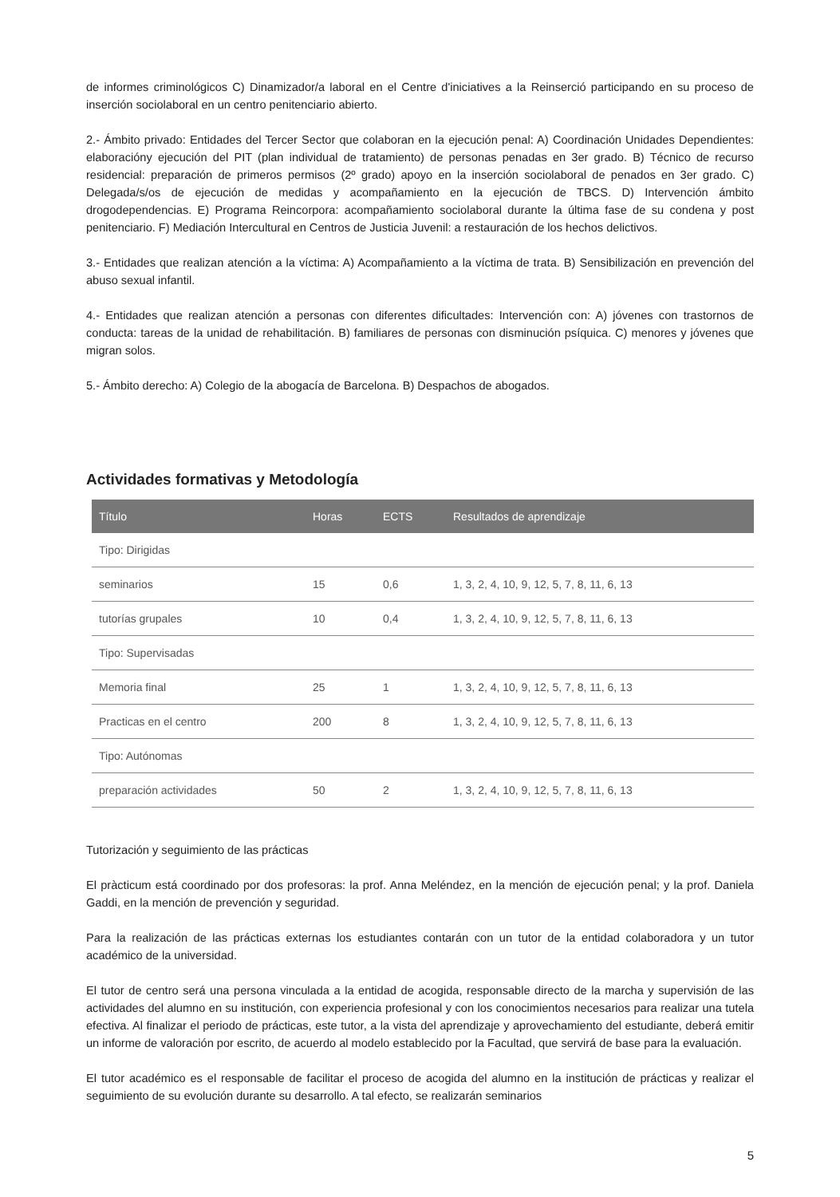de informes criminológicos C) Dinamizador/a laboral en el Centre d'iniciatives a la Reinserció participando en su proceso de inserción sociolaboral en un centro penitenciario abierto.
2.- Ámbito privado: Entidades del Tercer Sector que colaboran en la ejecución penal: A) Coordinación Unidades Dependientes: elaboracióny ejecución del PIT (plan individual de tratamiento) de personas penadas en 3er grado. B) Técnico de recurso residencial: preparación de primeros permisos (2º grado) apoyo en la inserción sociolaboral de penados en 3er grado. C) Delegada/s/os de ejecución de medidas y acompañamiento en la ejecución de TBCS. D) Intervención ámbito drogodependencias. E) Programa Reincorpora: acompañamiento sociolaboral durante la última fase de su condena y post penitenciario. F) Mediación Intercultural en Centros de Justicia Juvenil: a restauración de los hechos delictivos.
3.- Entidades que realizan atención a la víctima: A) Acompañamiento a la víctima de trata. B) Sensibilización en prevención del abuso sexual infantil.
4.- Entidades que realizan atención a personas con diferentes dificultades: Intervención con: A) jóvenes con trastornos de conducta: tareas de la unidad de rehabilitación. B) familiares de personas con disminución psíquica. C) menores y jóvenes que migran solos.
5.- Ámbito derecho: A) Colegio de la abogacía de Barcelona. B) Despachos de abogados.
Actividades formativas y Metodología
| Título | Horas | ECTS | Resultados de aprendizaje |
| --- | --- | --- | --- |
| Tipo: Dirigidas | | | |
| seminarios | 15 | 0,6 | 1, 3, 2, 4, 10, 9, 12, 5, 7, 8, 11, 6, 13 |
| tutorías grupales | 10 | 0,4 | 1, 3, 2, 4, 10, 9, 12, 5, 7, 8, 11, 6, 13 |
| Tipo: Supervisadas | | | |
| Memoria final | 25 | 1 | 1, 3, 2, 4, 10, 9, 12, 5, 7, 8, 11, 6, 13 |
| Practicas en el centro | 200 | 8 | 1, 3, 2, 4, 10, 9, 12, 5, 7, 8, 11, 6, 13 |
| Tipo: Autónomas | | | |
| preparación actividades | 50 | 2 | 1, 3, 2, 4, 10, 9, 12, 5, 7, 8, 11, 6, 13 |
Tutorización y seguimiento de las prácticas
El pràcticum está coordinado por dos profesoras: la prof. Anna Meléndez, en la mención de ejecución penal; y la prof. Daniela Gaddi, en la mención de prevención y seguridad.
Para la realización de las prácticas externas los estudiantes contarán con un tutor de la entidad colaboradora y un tutor académico de la universidad.
El tutor de centro será una persona vinculada a la entidad de acogida, responsable directo de la marcha y supervisión de las actividades del alumno en su institución, con experiencia profesional y con los conocimientos necesarios para realizar una tutela efectiva. Al finalizar el periodo de prácticas, este tutor, a la vista del aprendizaje y aprovechamiento del estudiante, deberá emitir un informe de valoración por escrito, de acuerdo al modelo establecido por la Facultad, que servirá de base para la evaluación.
El tutor académico es el responsable de facilitar el proceso de acogida del alumno en la institución de prácticas y realizar el seguimiento de su evolución durante su desarrollo. A tal efecto, se realizarán seminarios
5